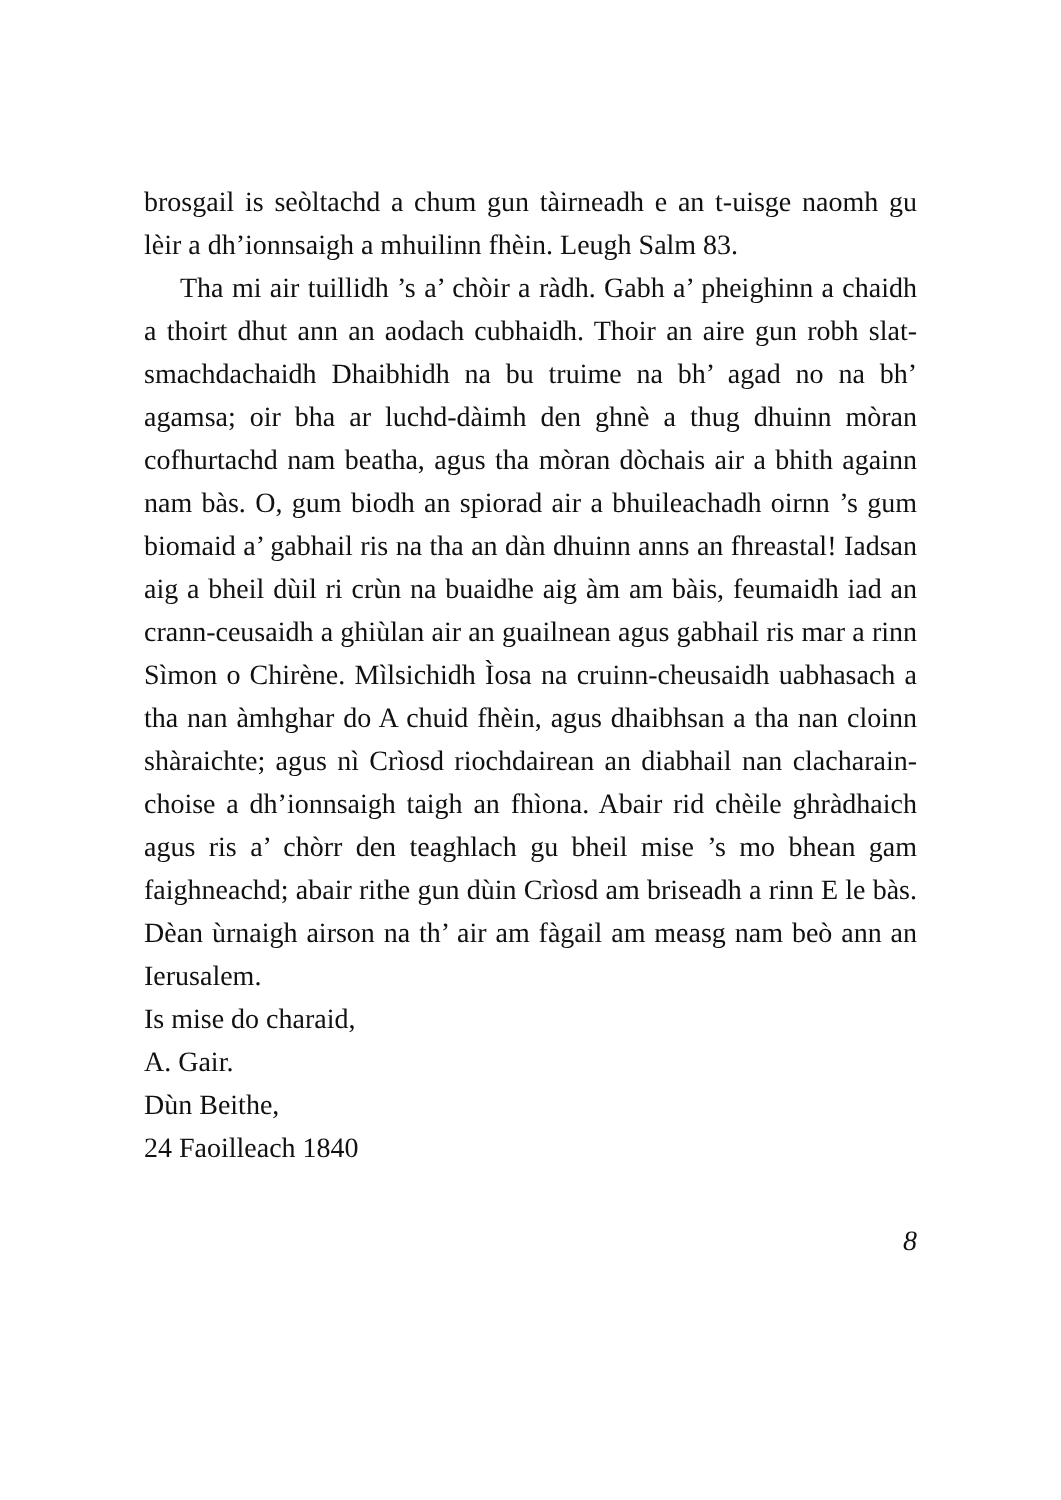brosgail is seòltachd a chum gun tàirneadh e an t-uisge naomh gu lèir a dh’ionnsaigh a mhuilinn fhèin. Leugh Salm 83.
Tha mi air tuillidh ’s a’ chòir a ràdh. Gabh a’ pheighinn a chaidh a thoirt dhut ann an aodach cubhaidh. Thoir an aire gun robh slat-smachdachaidh Dhaibhidh na bu truime na bh’ agad no na bh’ agamsa; oir bha ar luchd-dàimh den ghnè a thug dhuinn mòran cofhurtachd nam beatha, agus tha mòran dòchais air a bhith againn nam bàs. O, gum biodh an spiorad air a bhuileachadh oirnn ’s gum biomaid a’ gabhail ris na tha an dàn dhuinn anns an fhreastal! Iadsan aig a bheil dùil ri crùn na buaidhe aig àm am bàis, feumaidh iad an crann-ceusaidh a ghiùlan air an guailnean agus gabhail ris mar a rinn Sìmon o Chirène. Mìlsichidh Ìosa na cruinn-cheusaidh uabhasach a tha nan àmhghar do A chuid fhèin, agus dhaibhsan a tha nan cloinn shàraichte; agus nì Crìosd riochdairean an diabhail nan clacharain-choise a dh’ionnsaigh taigh an fhìona. Abair rid chèile ghràdhaich agus ris a’ chòrr den teaghlach gu bheil mise ’s mo bhean gam faighneachd; abair rithe gun dùin Crìosd am briseadh a rinn E le bàs. Dèan ùrnaigh airson na th’ air am fàgail am measg nam beò ann an Ierusalem.
Is mise do charaid,
A. Gair.
Dùn Beithe,
24 Faoilleach 1840
8